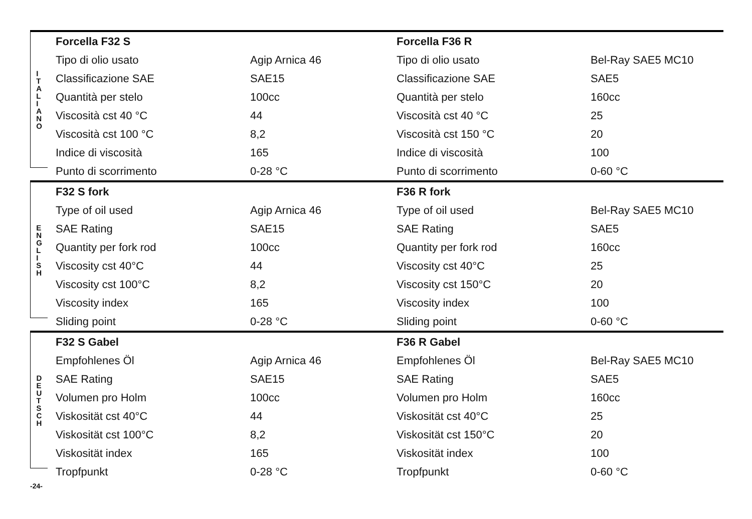I
T
A
L
I
A
N
O
| Forcella F32 S | | Forcella F36 R | |
| Tipo di olio usato | Agip Arnica 46 | Tipo di olio usato | Bel-Ray SAE5 MC10 |
| Classificazione SAE | SAE15 | Classificazione SAE | SAE5 |
| Quantità per stelo | 100cc | Quantità per stelo | 160cc |
| Viscosità cst 40 °C | 44 | Viscosità cst 40 °C | 25 |
| Viscosità cst 100 °C | 8,2 | Viscosità cst 150 °C | 20 |
| Indice di viscosità | 165 | Indice di viscosità | 100 |
| Punto di scorrimento | 0-28 °C | Punto di scorrimento | 0-60 °C |
E
N
G
L
I
S
H
| F32 S fork | | F36 R fork | |
| Type of oil used | Agip Arnica 46 | Type of oil used | Bel-Ray SAE5 MC10 |
| SAE Rating | SAE15 | SAE Rating | SAE5 |
| Quantity per fork rod | 100cc | Quantity per fork rod | 160cc |
| Viscosity cst 40°C | 44 | Viscosity cst 40°C | 25 |
| Viscosity cst 100°C | 8,2 | Viscosity cst 150°C | 20 |
| Viscosity index | 165 | Viscosity index | 100 |
| Sliding point | 0-28 °C | Sliding point | 0-60 °C |
D
E
U
T
S
C
H
| F32 S Gabel | | F36 R Gabel | |
| Empfohlenes Öl | Agip Arnica 46 | Empfohlenes Öl | Bel-Ray SAE5 MC10 |
| SAE Rating | SAE15 | SAE Rating | SAE5 |
| Volumen pro Holm | 100cc | Volumen pro Holm | 160cc |
| Viskosität cst 40°C | 44 | Viskosität cst 40°C | 25 |
| Viskosität cst 100°C | 8,2 | Viskosität cst 150°C | 20 |
| Viskosität index | 165 | Viskosität index | 100 |
| Tropfpunkt | 0-28 °C | Tropfpunkt | 0-60 °C |
-24-